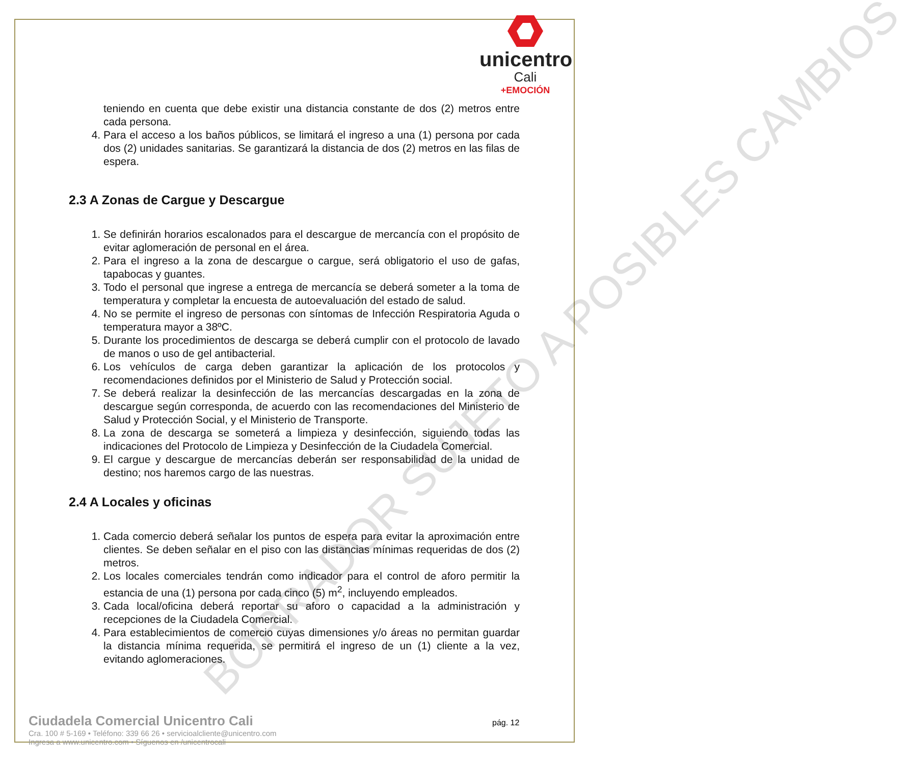unicentro
Cali
+EMOCIÓN
BORRADOR SUJETO A POSIBLES CAMBIOS
teniendo en cuenta que debe existir una distancia constante de dos (2) metros entre cada persona.
4. Para el acceso a los baños públicos, se limitará el ingreso a una (1) persona por cada dos (2) unidades sanitarias. Se garantizará la distancia de dos (2) metros en las filas de espera.
2.3 A Zonas de Cargue y Descargue
1. Se definirán horarios escalonados para el descargue de mercancía con el propósito de evitar aglomeración de personal en el área.
2. Para el ingreso a la zona de descargue o cargue, será obligatorio el uso de gafas, tapabocas y guantes.
3. Todo el personal que ingrese a entrega de mercancía se deberá someter a la toma de temperatura y completar la encuesta de autoevaluación del estado de salud.
4. No se permite el ingreso de personas con síntomas de Infección Respiratoria Aguda o temperatura mayor a 38ºC.
5. Durante los procedimientos de descarga se deberá cumplir con el protocolo de lavado de manos o uso de gel antibacterial.
6. Los vehículos de carga deben garantizar la aplicación de los protocolos y recomendaciones definidos por el Ministerio de Salud y Protección social.
7. Se deberá realizar la desinfección de las mercancías descargadas en la zona de descargue según corresponda, de acuerdo con las recomendaciones del Ministerio de Salud y Protección Social, y el Ministerio de Transporte.
8. La zona de descarga se someterá a limpieza y desinfección, siguiendo todas las indicaciones del Protocolo de Limpieza y Desinfección de la Ciudadela Comercial.
9. El cargue y descargue de mercancías deberán ser responsabilidad de la unidad de destino; nos haremos cargo de las nuestras.
2.4 A Locales y oficinas
1. Cada comercio deberá señalar los puntos de espera para evitar la aproximación entre clientes. Se deben señalar en el piso con las distancias mínimas requeridas de dos (2) metros.
2. Los locales comerciales tendrán como indicador para el control de aforo permitir la estancia de una (1) persona por cada cinco (5) m<sup>2</sup>, incluyendo empleados.
3. Cada local/oficina deberá reportar su aforo o capacidad a la administración y recepciones de la Ciudadela Comercial.
4. Para establecimientos de comercio cuyas dimensiones y/o áreas no permitan guardar la distancia mínima requerida, se permitirá el ingreso de un (1) cliente a la vez, evitando aglomeraciones.
Ciudadela Comercial Unicentro Cali
Cra. 100 # 5-169 • Teléfono: 339 66 26 • servicioalcliente@unicentro.com
Ingresa a www.unicentro.com • Síguenos en /unicentrocali
pág. 12